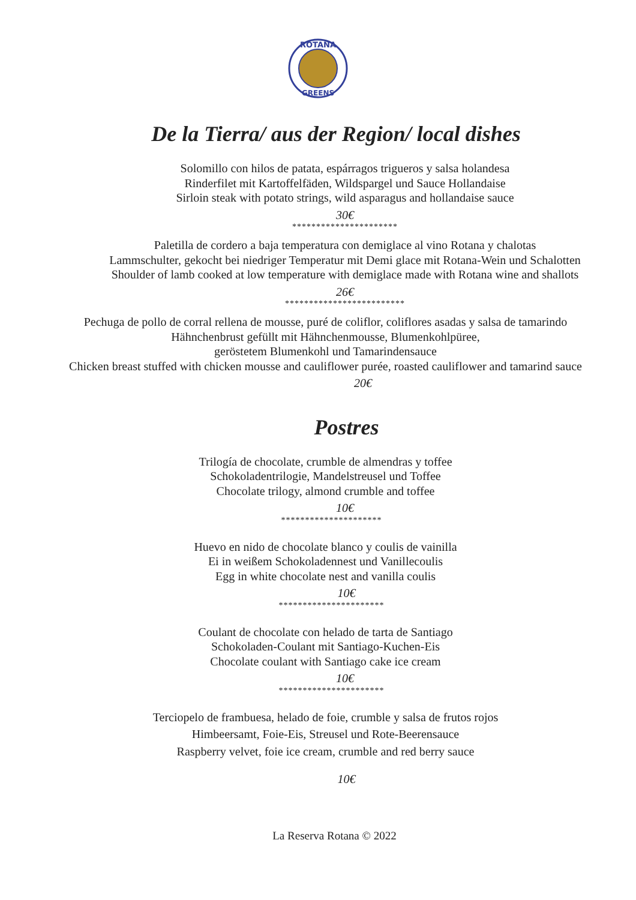ROTANA
GREENS
De la Tierra/ aus der Region/ local dishes
Solomillo con hilos de patata, espárragos trigueros y salsa holandesa
Rinderfilet mit Kartoffelfäden, Wildspargel und Sauce Hollandaise
Sirloin steak with potato strings, wild asparagus and hollandaise sauce
30€
**********************
Paletilla de cordero a baja temperatura con demiglace al vino Rotana y chalotas
Lammschulter, gekocht bei niedriger Temperatur mit Demi glace mit Rotana-Wein und Schalotten
Shoulder of lamb cooked at low temperature with demiglace made with Rotana wine and shallots
26€
*************************
Pechuga de pollo de corral rellena de mousse, puré de coliflor, coliflores asadas y salsa de tamarindo
Hähnchenbrust gefüllt mit Hähnchenmousse, Blumenkohlpüree,
geröstetem Blumenkohl und Tamarindensauce
Chicken breast stuffed with chicken mousse and cauliflower purée, roasted cauliflower and tamarind sauce
20€
Postres
Trilogía de chocolate, crumble de almendras y toffee
Schokoladentrilogie, Mandelstreusel und Toffee
Chocolate trilogy, almond crumble and toffee
10€
*********************
Huevo en nido de chocolate blanco y coulis de vainilla
Ei in weißem Schokoladennest und Vanillecoulis
Egg in white chocolate nest and vanilla coulis
10€
**********************
Coulant de chocolate con helado de tarta de Santiago
Schokoladen-Coulant mit Santiago-Kuchen-Eis
Chocolate coulant with Santiago cake ice cream
10€
**********************
Terciopelo de frambuesa, helado de foie, crumble y salsa de frutos rojos
Himbeersamt, Foie-Eis, Streusel und Rote-Beerensauce
Raspberry velvet, foie ice cream, crumble and red berry sauce
10€
La Reserva Rotana © 2022